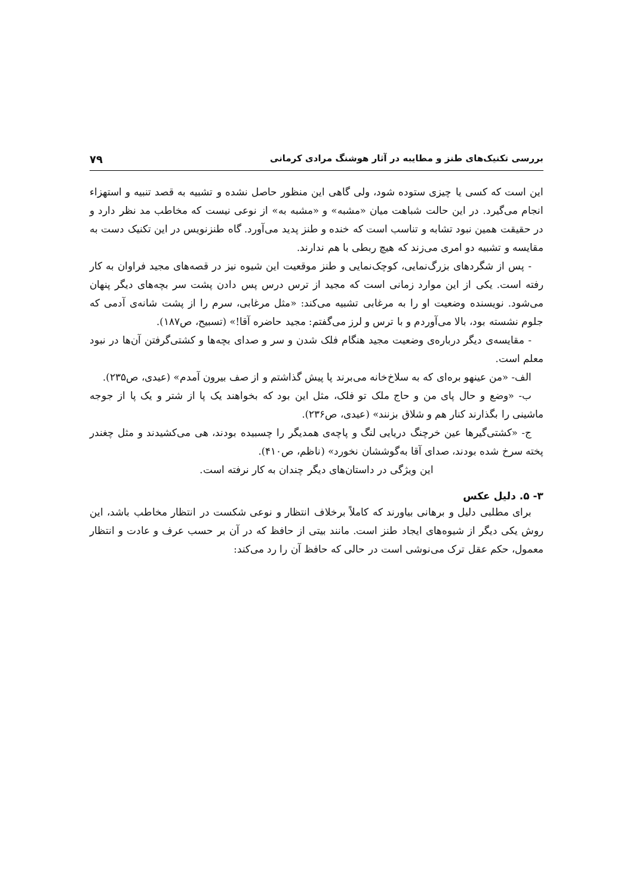بررسی تکنیک‌های طنز و مطایبه در آثار هوشنگ مرادی کرمانی ۷۹
این است که کسی یا چیزی ستوده شود، ولی گاهی این منظور حاصل نشده و تشبیه به قصد تنبیه و استهزاء انجام می‌گیرد. در این حالت شباهت میان «مشبه» و «مشبه به» از نوعی نیست که مخاطب مد نظر دارد و در حقیقت همین نبود تشابه و تناسب است که خنده و طنز پدید می‌آورد. گاه طنزنویس در این تکنیک دست به مقایسه و تشبیه دو امری می‌زند که هیچ ربطی با هم ندارند.
- پس از شگردهای بزرگ‌نمایی، کوچک‌نمایی و طنز موقعیت این شیوه نیز در قصه‌های مجید فراوان به کار رفته است. یکی از این موارد زمانی است که مجید از ترس درس پس دادن پشت سر بچه‌های دیگر پنهان می‌شود. نویسنده وضعیت او را به مرغابی تشبیه می‌کند: «مثل مرغابی، سرم را از پشت شانه‌ی آدمی که جلوم نشسته بود، بالا می‌آوردم و با ترس و لرز می‌گفتم: مجید حاضره آقا!» (تسبیح، ص۱۸۷).
- مقایسه‌ی دیگر درباره‌ی وضعیت مجید هنگام فلک شدن و سر و صدای بچه‌ها و کشتی‌گرفتن آن‌ها در نبود معلم است.
الف- «من عینهو بره‌ای که به سلاخ‌خانه می‌برند پا پیش گذاشتم و از صف بیرون آمدم» (عیدی، ص۲۳۵).
ب- «وضع و حال پای من و حاج ملک تو فلک، مثل این بود که بخواهند یک پا از شتر و یک پا از جوجه ماشینی را بگذارند کنار هم و شلاق بزنند» (عیدی، ص۲۳۶).
ج- «کشتی‌گیرها عین خرچنگ دریایی لنگ و پاچه‌ی همدیگر را چسبیده بودند، هی می‌کشیدند و مثل چغندر پخته سرخ شده بودند، صدای آقا به‌گوششان نخورد» (ناظم، ص۴۱۰).
این ویژگی در داستان‌های دیگر چندان به کار نرفته است.
۳- ۵. دلیل عکس
برای مطلبی دلیل و برهانی بیاورند که کاملاً برخلاف انتظار و نوعی شکست در انتظار مخاطب باشد، این روش یکی دیگر از شیوه‌های ایجاد طنز است. مانند بیتی از حافظ که در آن بر حسب عرف و عادت و انتظار معمول، حکم عقل ترک می‌نوشی است در حالی که حافظ آن را رد می‌کند: